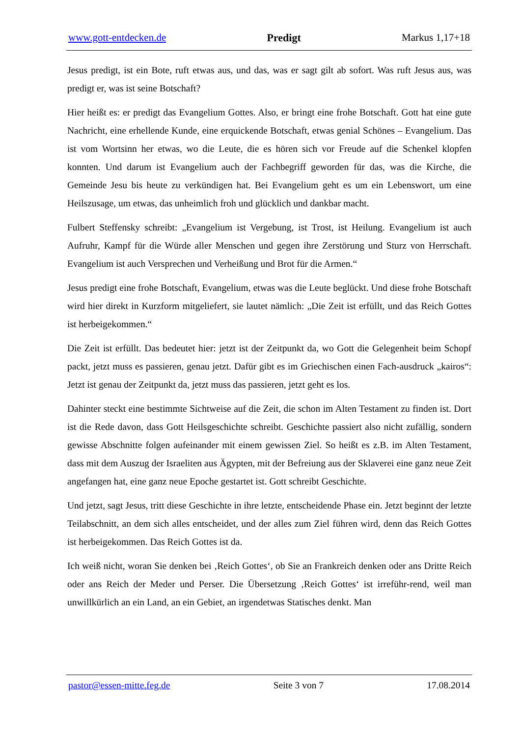www.gott-entdecken.de Predigt Markus 1,17+18
Jesus predigt, ist ein Bote, ruft etwas aus, und das, was er sagt gilt ab sofort. Was ruft Jesus aus, was predigt er, was ist seine Botschaft?
Hier heißt es: er predigt das Evangelium Gottes. Also, er bringt eine frohe Botschaft. Gott hat eine gute Nachricht, eine erhellende Kunde, eine erquickende Botschaft, etwas genial Schönes – Evangelium. Das ist vom Wortsinn her etwas, wo die Leute, die es hören sich vor Freude auf die Schenkel klopfen konnten. Und darum ist Evangelium auch der Fachbegriff geworden für das, was die Kirche, die Gemeinde Jesu bis heute zu verkündigen hat. Bei Evangelium geht es um ein Lebenswort, um eine Heilszusage, um etwas, das unheimlich froh und glücklich und dankbar macht.
Fulbert Steffensky schreibt: „Evangelium ist Vergebung, ist Trost, ist Heilung. Evangelium ist auch Aufruhr, Kampf für die Würde aller Menschen und gegen ihre Zerstörung und Sturz von Herrschaft. Evangelium ist auch Versprechen und Verheißung und Brot für die Armen.“
Jesus predigt eine frohe Botschaft, Evangelium, etwas was die Leute beglückt. Und diese frohe Botschaft wird hier direkt in Kurzform mitgeliefert, sie lautet nämlich: „Die Zeit ist erfüllt, und das Reich Gottes ist herbeigekommen.“
Die Zeit ist erfüllt. Das bedeutet hier: jetzt ist der Zeitpunkt da, wo Gott die Gelegenheit beim Schopf packt, jetzt muss es passieren, genau jetzt. Dafür gibt es im Griechischen einen Fach-ausdruck „kairos“: Jetzt ist genau der Zeitpunkt da, jetzt muss das passieren, jetzt geht es los.
Dahinter steckt eine bestimmte Sichtweise auf die Zeit, die schon im Alten Testament zu finden ist. Dort ist die Rede davon, dass Gott Heilsgeschichte schreibt. Geschichte passiert also nicht zufällig, sondern gewisse Abschnitte folgen aufeinander mit einem gewissen Ziel. So heißt es z.B. im Alten Testament, dass mit dem Auszug der Israeliten aus Ägypten, mit der Befreiung aus der Sklaverei eine ganz neue Zeit angefangen hat, eine ganz neue Epoche gestartet ist. Gott schreibt Geschichte.
Und jetzt, sagt Jesus, tritt diese Geschichte in ihre letzte, entscheidende Phase ein. Jetzt beginnt der letzte Teilabschnitt, an dem sich alles entscheidet, und der alles zum Ziel führen wird, denn das Reich Gottes ist herbeigekommen. Das Reich Gottes ist da.
Ich weiß nicht, woran Sie denken bei ‚Reich Gottes‘, ob Sie an Frankreich denken oder ans Dritte Reich oder ans Reich der Meder und Perser. Die Übersetzung ‚Reich Gottes‘ ist irreführ-rend, weil man unwillkürlich an ein Land, an ein Gebiet, an irgendetwas Statisches denkt. Man
pastor@essen-mitte.feg.de Seite 3 von 7 17.08.2014